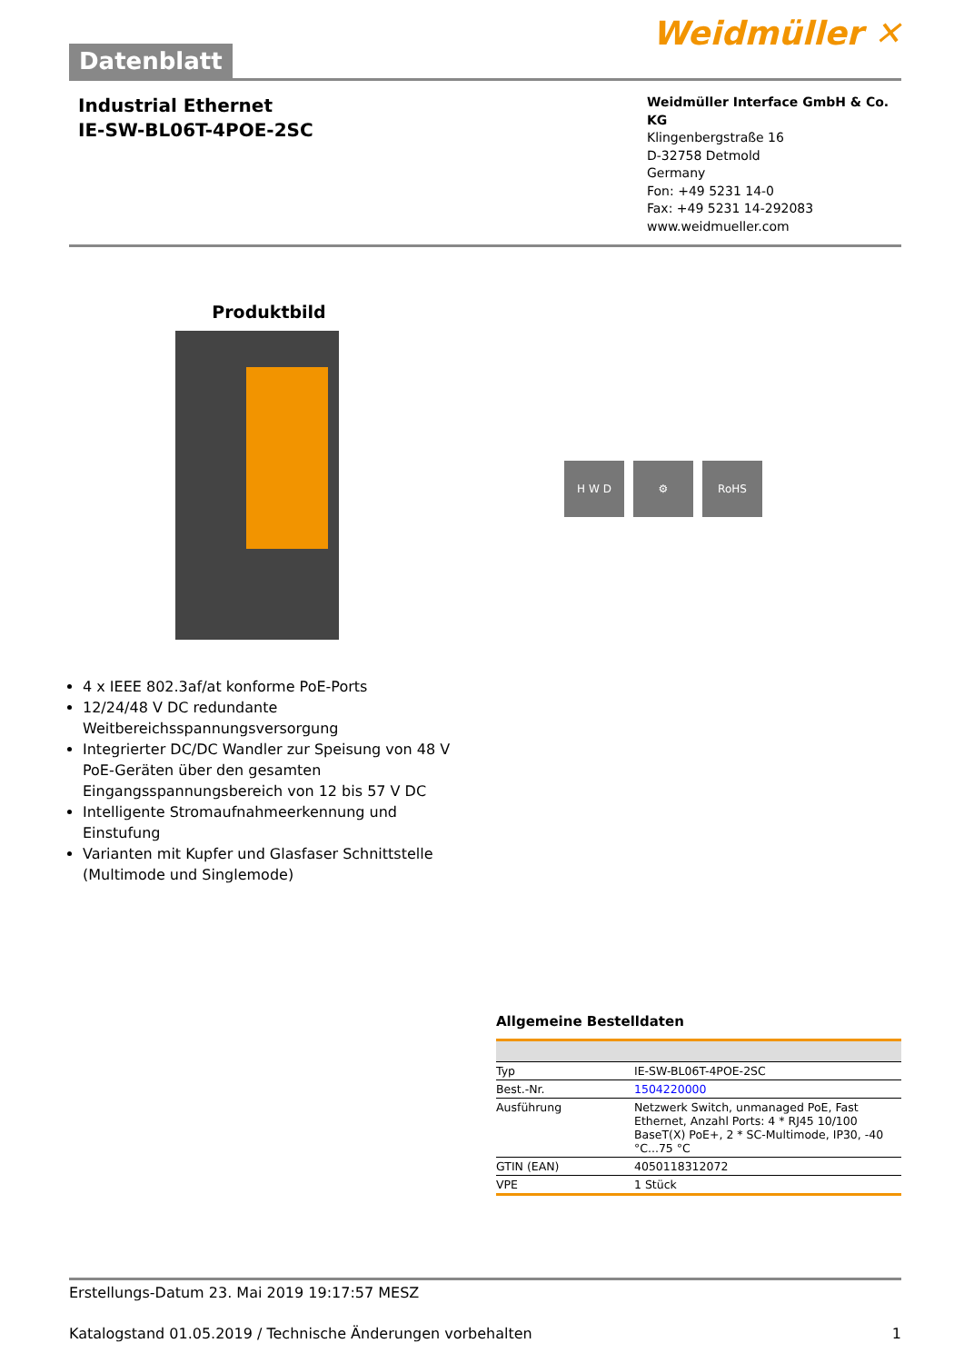Datenblatt
Weidmüller ✕
Industrial Ethernet
IE-SW-BL06T-4POE-2SC
Weidmüller Interface GmbH & Co. KG
Klingenbergstraße 16
D-32758 Detmold
Germany
Fon: +49 5231 14-0
Fax: +49 5231 14-292083
www.weidmueller.com
Produktbild
4 x IEEE 802.3af/at konforme PoE-Ports
12/24/48 V DC redundante Weitbereichsspannungsversorgung
Integrierter DC/DC Wandler zur Speisung von 48 V PoE-Geräten über den gesamten Eingangsspannungsbereich von 12 bis 57 V DC
Intelligente Stromaufnahmeerkennung und Einstufung
Varianten mit Kupfer und Glasfaser Schnittstelle (Multimode und Singlemode)
H W D ⚙ RoHS
Allgemeine Bestelldaten
| Typ | IE-SW-BL06T-4POE-2SC |
| Best.-Nr. | 1504220000 |
| Ausführung | Netzwerk Switch, unmanaged PoE, Fast Ethernet, Anzahl Ports: 4 * RJ45 10/100 BaseT(X) PoE+, 2 * SC-Multimode, IP30, -40 °C...75 °C |
| GTIN (EAN) | 4050118312072 |
| VPE | 1 Stück |
Erstellungs-Datum 23. Mai 2019 19:17:57 MESZ
Katalogstand 01.05.2019 / Technische Änderungen vorbehalten 1